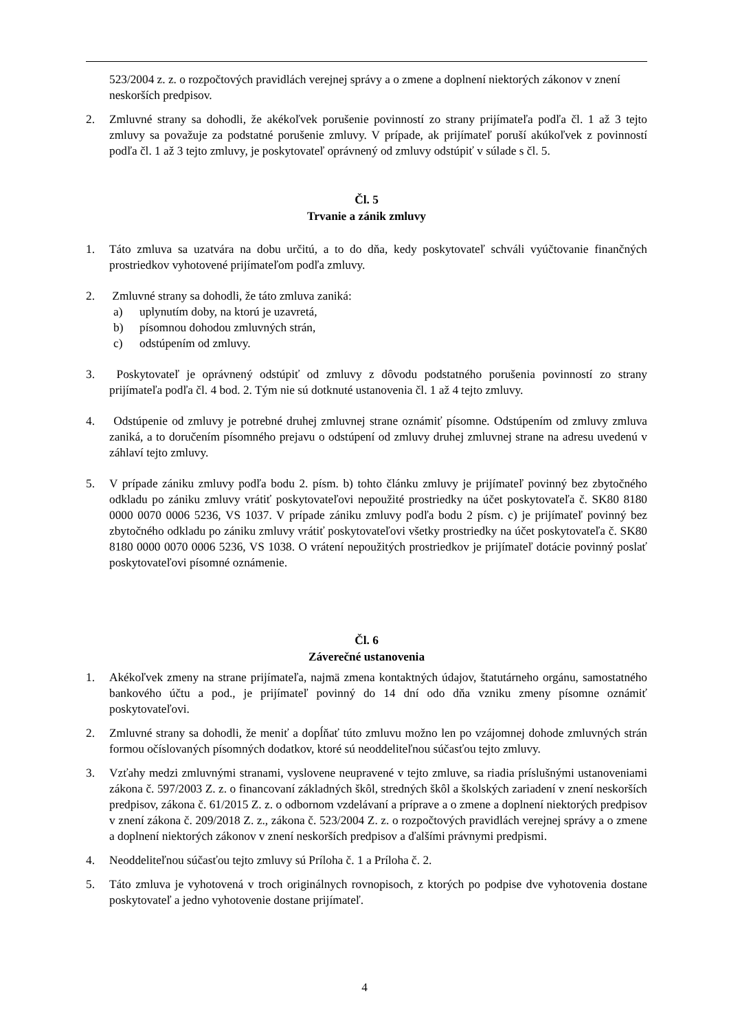523/2004 z. z. o rozpočtových pravidlách verejnej správy a o zmene a doplnení niektorých zákonov v znení neskorších predpisov.
2. Zmluvné strany sa dohodli, že akékoľvek porušenie povinností zo strany prijímateľa podľa čl. 1 až 3 tejto zmluvy sa považuje za podstatné porušenie zmluvy. V prípade, ak prijímateľ poruší akúkoľvek z povinností podľa čl. 1 až 3 tejto zmluvy, je poskytovateľ oprávnený od zmluvy odstúpiť v súlade s čl. 5.
Čl. 5
Trvanie a zánik zmluvy
1. Táto zmluva sa uzatvára na dobu určitú, a to do dňa, kedy poskytovateľ schváli vyúčtovanie finančných prostriedkov vyhotovené prijímateľom podľa zmluvy.
2. Zmluvné strany sa dohodli, že táto zmluva zaniká:
a) uplynutím doby, na ktorú je uzavretá,
b) písomnou dohodou zmluvných strán,
c) odstúpením od zmluvy.
3. Poskytovateľ je oprávnený odstúpiť od zmluvy z dôvodu podstatného porušenia povinností zo strany prijímateľa podľa čl. 4 bod. 2. Tým nie sú dotknuté ustanovenia čl. 1 až 4 tejto zmluvy.
4. Odstúpenie od zmluvy je potrebné druhej zmluvnej strane oznámiť písomne. Odstúpením od zmluvy zmluva zaniká, a to doručením písomného prejavu o odstúpení od zmluvy druhej zmluvnej strane na adresu uvedenú v záhlaví tejto zmluvy.
5. V prípade zániku zmluvy podľa bodu 2. písm. b) tohto článku zmluvy je prijímateľ povinný bez zbytočného odkladu po zániku zmluvy vrátiť poskytovateľovi nepoužité prostriedky na účet poskytovateľa č. SK80 8180 0000 0070 0006 5236, VS 1037. V prípade zániku zmluvy podľa bodu 2 písm. c) je prijímateľ povinný bez zbytočného odkladu po zániku zmluvy vrátiť poskytovateľovi všetky prostriedky na účet poskytovateľa č. SK80 8180 0000 0070 0006 5236, VS 1038. O vrátení nepoužitých prostriedkov je prijímateľ dotácie povinný poslať poskytovateľovi písomné oznámenie.
Čl. 6
Záverečné ustanovenia
1. Akékoľvek zmeny na strane prijímateľa, najmä zmena kontaktných údajov, štatutárneho orgánu, samostatného bankového účtu a pod., je prijímateľ povinný do 14 dní odo dňa vzniku zmeny písomne oznámiť poskytovateľovi.
2. Zmluvné strany sa dohodli, že meniť a dopĺňať túto zmluvu možno len po vzájomnej dohode zmluvných strán formou očíslovaných písomných dodatkov, ktoré sú neoddeliteľnou súčasťou tejto zmluvy.
3. Vzťahy medzi zmluvnými stranami, vyslovene neupravené v tejto zmluve, sa riadia príslušnými ustanoveniami zákona č. 597/2003 Z. z. o financovaní základných škôl, stredných škôl a školských zariadení v znení neskorších predpisov, zákona č. 61/2015 Z. z. o odbornom vzdelávaní a príprave a o zmene a doplnení niektorých predpisov v znení zákona č. 209/2018 Z. z., zákona č. 523/2004 Z. z. o rozpočtových pravidlách verejnej správy a o zmene a doplnení niektorých zákonov v znení neskorších predpisov a ďalšími právnymi predpismi.
4. Neoddeliteľnou súčasťou tejto zmluvy sú Príloha č. 1 a Príloha č. 2.
5. Táto zmluva je vyhotovená v troch originálnych rovnopisoch, z ktorých po podpise dve vyhotovenia dostane poskytovateľ a jedno vyhotovenie dostane prijímateľ.
4